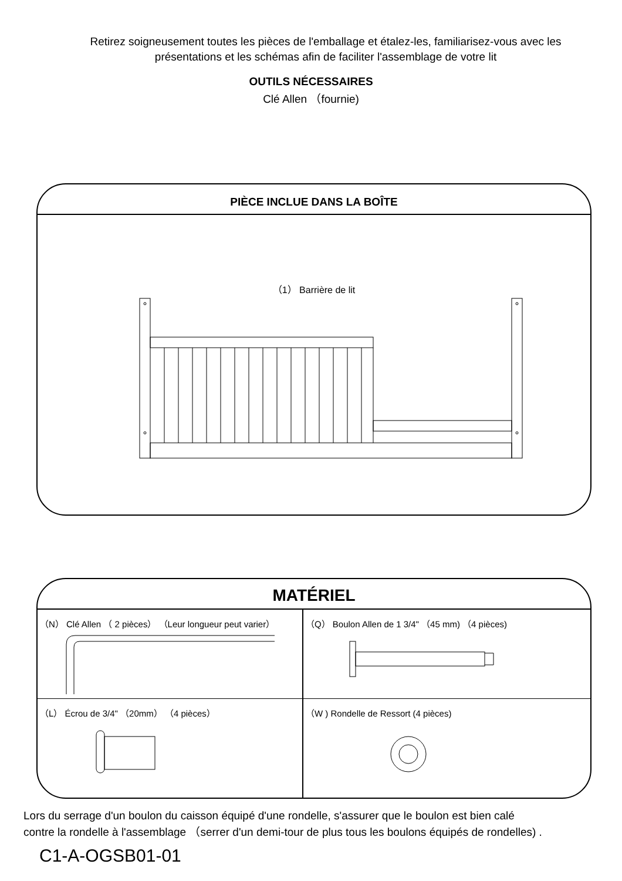Retirez soigneusement toutes les pièces de l'emballage et étalez-les, familiarisez-vous avec les présentations et les schémas afin de faciliter l'assemblage de votre lit
OUTILS NÉCESSAIRES
Clé Allen （fournie)
PIÈCE INCLUE DANS LA BOÎTE
（1） Barrière de lit
MATÉRIEL
（N） Clé Allen （ 2 pièces） （Leur longueur peut varier）
（Q） Boulon Allen de 1 3/4" （45 mm) （4 pièces)
（L） Écrou de 3/4" （20mm） （4 pièces）
（W ) Rondelle de Ressort (4 pièces)
Lors du serrage d'un boulon du caisson équipé d'une rondelle, s'assurer que le boulon est bien calé
contre la rondelle à l'assemblage （serrer d'un demi-tour de plus tous les boulons équipés de rondelles) .
C1-A-OGSB01-01